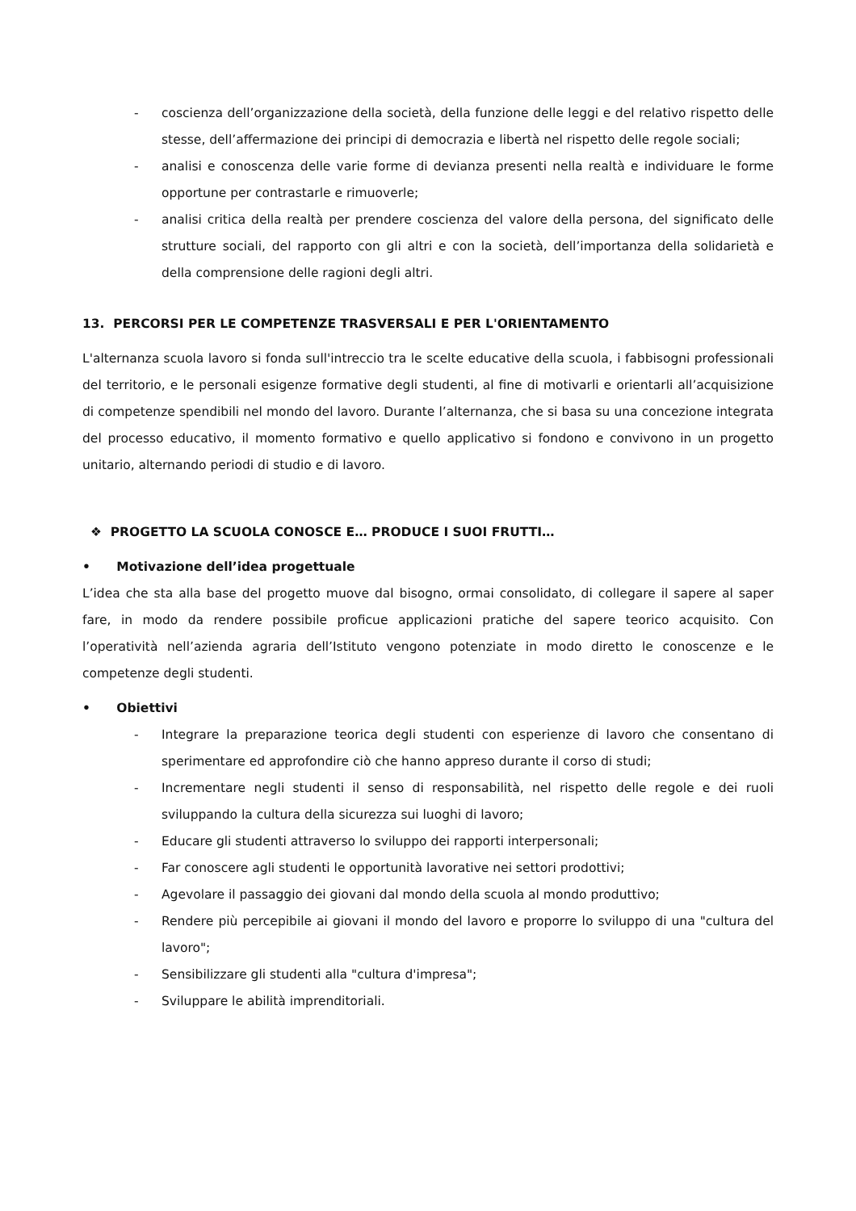- coscienza dell’organizzazione della società, della funzione delle leggi e del relativo rispetto delle stesse, dell’affermazione dei principi di democrazia e libertà nel rispetto delle regole sociali;
- analisi e conoscenza delle varie forme di devianza presenti nella realtà e individuare le forme opportune per contrastarle e rimuoverle;
- analisi critica della realtà per prendere coscienza del valore della persona, del significato delle strutture sociali, del rapporto con gli altri e con la società, dell’importanza della solidarietà e della comprensione delle ragioni degli altri.
13. PERCORSI PER LE COMPETENZE TRASVERSALI E PER L'ORIENTAMENTO
L'alternanza scuola lavoro si fonda sull'intreccio tra le scelte educative della scuola, i fabbisogni professionali del territorio, e le personali esigenze formative degli studenti, al fine di motivarli e orientarli all’acquisizione di competenze spendibili nel mondo del lavoro. Durante l’alternanza, che si basa su una concezione integrata del processo educativo, il momento formativo e quello applicativo si fondono e convivono in un progetto unitario, alternando periodi di studio e di lavoro.
❖ PROGETTO LA SCUOLA CONOSCE E… PRODUCE I SUOI FRUTTI…
• Motivazione dell’idea progettuale
L’idea che sta alla base del progetto muove dal bisogno, ormai consolidato, di collegare il sapere al saper fare, in modo da rendere possibile proficue applicazioni pratiche del sapere teorico acquisito. Con l’operatività nell’azienda agraria dell’Istituto vengono potenziate in modo diretto le conoscenze e le competenze degli studenti.
• Obiettivi
- Integrare la preparazione teorica degli studenti con esperienze di lavoro che consentano di sperimentare ed approfondire ciò che hanno appreso durante il corso di studi;
- Incrementare negli studenti il senso di responsabilità, nel rispetto delle regole e dei ruoli sviluppando la cultura della sicurezza sui luoghi di lavoro;
- Educare gli studenti attraverso lo sviluppo dei rapporti interpersonali;
- Far conoscere agli studenti le opportunità lavorative nei settori prodottivi;
- Agevolare il passaggio dei giovani dal mondo della scuola al mondo produttivo;
- Rendere più percepibile ai giovani il mondo del lavoro e proporre lo sviluppo di una "cultura del lavoro";
- Sensibilizzare gli studenti alla "cultura d'impresa";
- Sviluppare le abilità imprenditoriali.